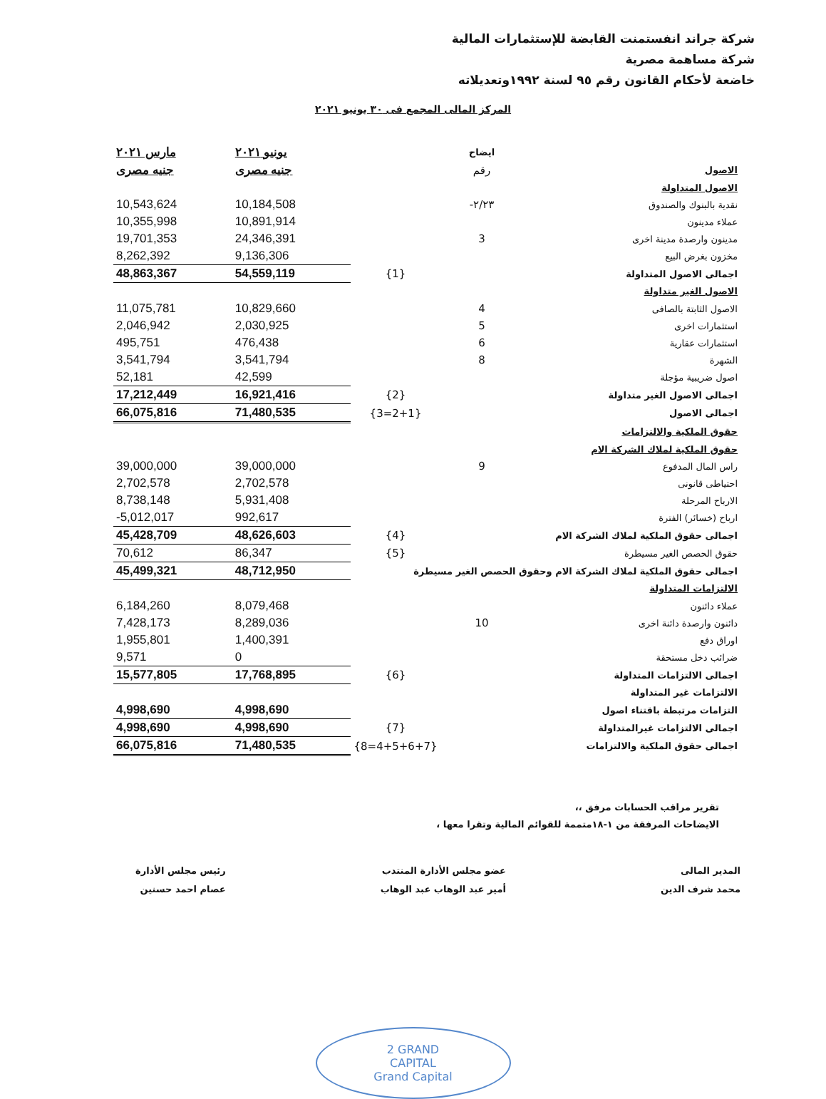شركة جراند انفستمنت القابضة للإستثمارات المالية
شركة مساهمة مصرية
خاضعة لأحكام القانون رقم ٩٥ لسنة ١٩٩٢وتعديلاته
المركز المالى المجمع فى ٣٠ يونيو ٢٠٢١
| | ايضاح | | يونيو ٢٠٢١ | مارس ٢٠٢١ |
| --- | --- | --- | --- | --- |
| الاصول | رقم | | جنيه مصرى | جنيه مصرى |
| الاصول المتداولة | | | | |
| نقدية بالبنوك والصندوق | ٢/٢٣- | | 10,184,508 | 10,543,624 |
| عملاء مدينون | | | 10,891,914 | 10,355,998 |
| مدينون وارصدة مدينة اخرى | 3 | | 24,346,391 | 19,701,353 |
| مخزون بغرض البيع | | | 9,136,306 | 8,262,392 |
| اجمالى الاصول المتداولة | | {1} | 54,559,119 | 48,863,367 |
| الاصول الغير متداولة | | | | |
| الاصول الثابتة بالصافى | 4 | | 10,829,660 | 11,075,781 |
| استثمارات اخرى | 5 | | 2,030,925 | 2,046,942 |
| استثمارات عقارية | 6 | | 476,438 | 495,751 |
| الشهرة | 8 | | 3,541,794 | 3,541,794 |
| اصول ضريبية مؤجلة | | | 42,599 | 52,181 |
| اجمالى الاصول الغير متداولة | | {2} | 16,921,416 | 17,212,449 |
| اجمالى الاصول | | {2+1=3} | 71,480,535 | 66,075,816 |
| حقوق الملكية والالتزامات | | | | |
| حقوق الملكية لملاك الشركة الام | | | | |
| راس المال المدفوع | 9 | | 39,000,000 | 39,000,000 |
| احتياطى قانونى | | | 2,702,578 | 2,702,578 |
| الارباح المرحلة | | | 5,931,408 | 8,738,148 |
| ارباح (خسائر) الفترة | | | 992,617 | -5,012,017 |
| اجمالى حقوق الملكية لملاك الشركة الام | | {4} | 48,626,603 | 45,428,709 |
| حقوق الحصص الغير مسيطرة | | {5} | 86,347 | 70,612 |
| اجمالى حقوق الملكية لملاك الشركة الام وحقوق الحصص الغير مسيطرة | | | 48,712,950 | 45,499,321 |
| الالتزامات المتداولة | | | | |
| عملاء دائنون | | | 8,079,468 | 6,184,260 |
| دائنون وارصدة دائنة اخرى | 10 | | 8,289,036 | 7,428,173 |
| اوراق دفع | | | 1,400,391 | 1,955,801 |
| ضرائب دخل مستحقة | | | 0 | 9,571 |
| اجمالى الالتزامات المتداولة | | {6} | 17,768,895 | 15,577,805 |
| الالتزامات غير المتداولة | | | | |
| التزامات مرتبطة باقتناء اصول | | | 4,998,690 | 4,998,690 |
| اجمالى الالتزامات غيرالمتداولة | | {7} | 4,998,690 | 4,998,690 |
| اجمالى حقوق الملكية والالتزامات | | {4+5+6+7=8} | 71,480,535 | 66,075,816 |
تقرير مراقب الحسابات مرفق ،،
الايضاحات المرفقة من ١-١٨متممة للقوائم المالية وتقرا معها ،
المدير المالى
محمد شرف الدين
عضو مجلس الأدارة المنتدب
أمير عبد الوهاب عبد الوهاب
رئيس مجلس الأدارة
عصام احمد حسنين
2 GRAND
CAPITAL
Grand Capital